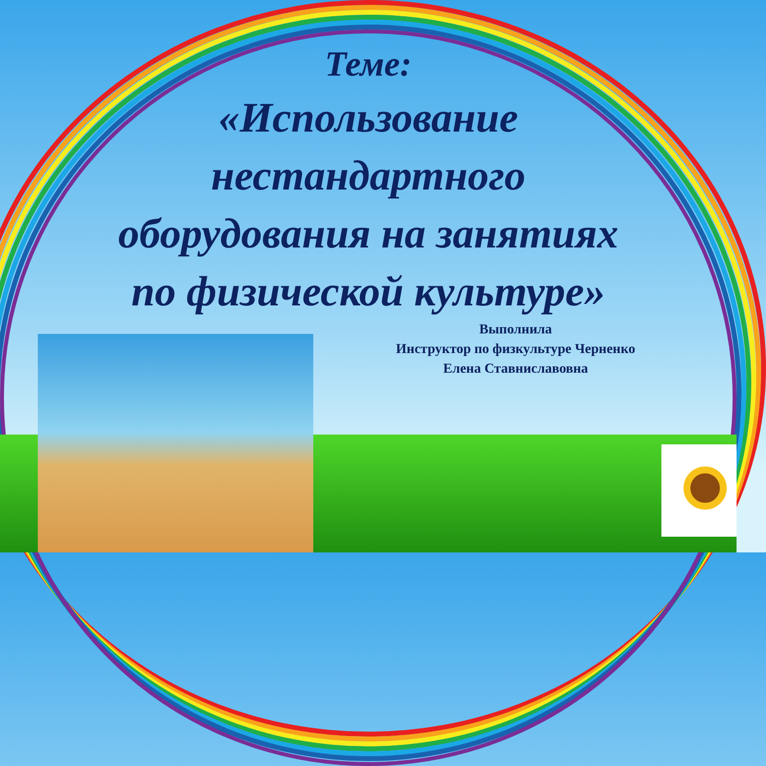Теме:
«Использование
нестандартного
оборудования на занятиях
по физической культуре»
Выполнила
Инструктор по физкультуре Черненко
Елена Ставниславовна